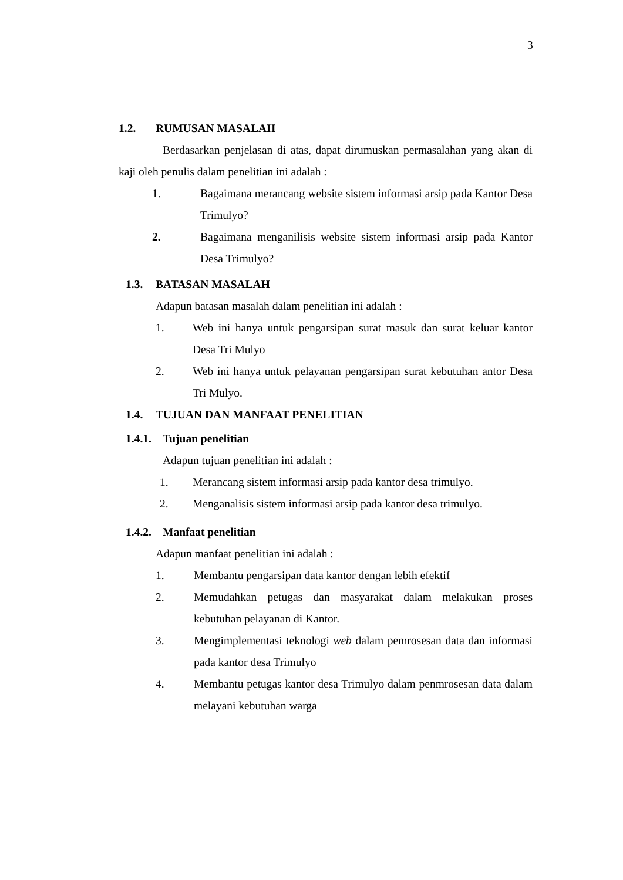3
1.2. RUMUSAN MASALAH
Berdasarkan penjelasan di atas, dapat dirumuskan permasalahan yang akan di kaji oleh penulis dalam penelitian ini adalah :
1. Bagaimana merancang website sistem informasi arsip pada Kantor Desa Trimulyo?
2. Bagaimana menganilisis website sistem informasi arsip pada Kantor Desa Trimulyo?
1.3. BATASAN MASALAH
Adapun batasan masalah dalam penelitian ini adalah :
1. Web ini hanya untuk pengarsipan surat masuk dan surat keluar kantor Desa Tri Mulyo
2. Web ini hanya untuk pelayanan pengarsipan surat kebutuhan antor Desa Tri Mulyo.
1.4. TUJUAN DAN MANFAAT PENELITIAN
1.4.1. Tujuan penelitian
Adapun tujuan penelitian ini adalah :
1. Merancang sistem informasi arsip pada kantor desa trimulyo.
2. Menganalisis sistem informasi arsip pada kantor desa trimulyo.
1.4.2. Manfaat penelitian
Adapun manfaat penelitian ini adalah :
1. Membantu pengarsipan data kantor dengan lebih efektif
2. Memudahkan petugas dan masyarakat dalam melakukan proses kebutuhan pelayanan di Kantor.
3. Mengimplementasi teknologi web dalam pemrosesan data dan informasi pada kantor desa Trimulyo
4. Membantu petugas kantor desa Trimulyo dalam penmrosesan data dalam melayani kebutuhan warga